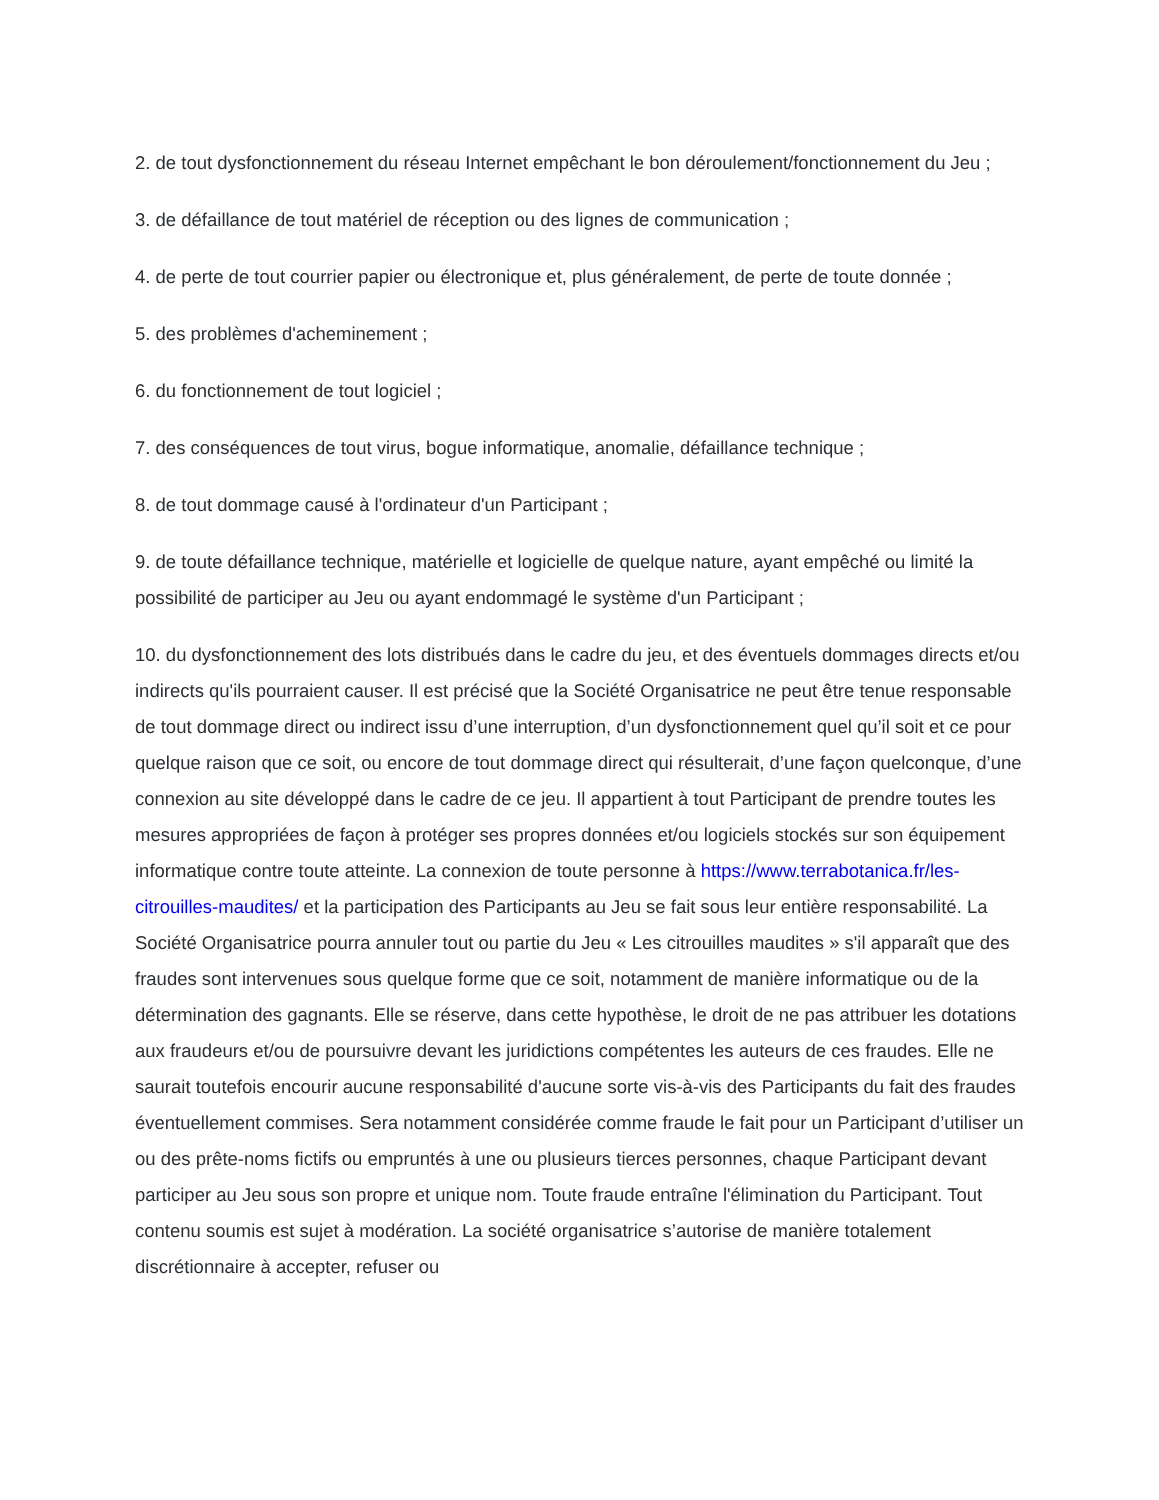2. de tout dysfonctionnement du réseau Internet empêchant le bon déroulement/fonctionnement du Jeu ;
3. de défaillance de tout matériel de réception ou des lignes de communication ;
4. de perte de tout courrier papier ou électronique et, plus généralement, de perte de toute donnée ;
5. des problèmes d'acheminement ;
6. du fonctionnement de tout logiciel ;
7. des conséquences de tout virus, bogue informatique, anomalie, défaillance technique ;
8. de tout dommage causé à l'ordinateur d'un Participant ;
9. de toute défaillance technique, matérielle et logicielle de quelque nature, ayant empêché ou limité la possibilité de participer au Jeu ou ayant endommagé le système d'un Participant ;
10. du dysfonctionnement des lots distribués dans le cadre du jeu, et des éventuels dommages directs et/ou indirects qu'ils pourraient causer. Il est précisé que la Société Organisatrice ne peut être tenue responsable de tout dommage direct ou indirect issu d’une interruption, d’un dysfonctionnement quel qu’il soit et ce pour quelque raison que ce soit, ou encore de tout dommage direct qui résulterait, d’une façon quelconque, d’une connexion au site développé dans le cadre de ce jeu. Il appartient à tout Participant de prendre toutes les mesures appropriées de façon à protéger ses propres données et/ou logiciels stockés sur son équipement informatique contre toute atteinte. La connexion de toute personne à https://www.terrabotanica.fr/les-citrouilles-maudites/ et la participation des Participants au Jeu se fait sous leur entière responsabilité. La Société Organisatrice pourra annuler tout ou partie du Jeu « Les citrouilles maudites » s'il apparaît que des fraudes sont intervenues sous quelque forme que ce soit, notamment de manière informatique ou de la détermination des gagnants. Elle se réserve, dans cette hypothèse, le droit de ne pas attribuer les dotations aux fraudeurs et/ou de poursuivre devant les juridictions compétentes les auteurs de ces fraudes. Elle ne saurait toutefois encourir aucune responsabilité d'aucune sorte vis-à-vis des Participants du fait des fraudes éventuellement commises. Sera notamment considérée comme fraude le fait pour un Participant d’utiliser un ou des prête-noms fictifs ou empruntés à une ou plusieurs tierces personnes, chaque Participant devant participer au Jeu sous son propre et unique nom. Toute fraude entraîne l'élimination du Participant. Tout contenu soumis est sujet à modération. La société organisatrice s’autorise de manière totalement discrétionnaire à accepter, refuser ou